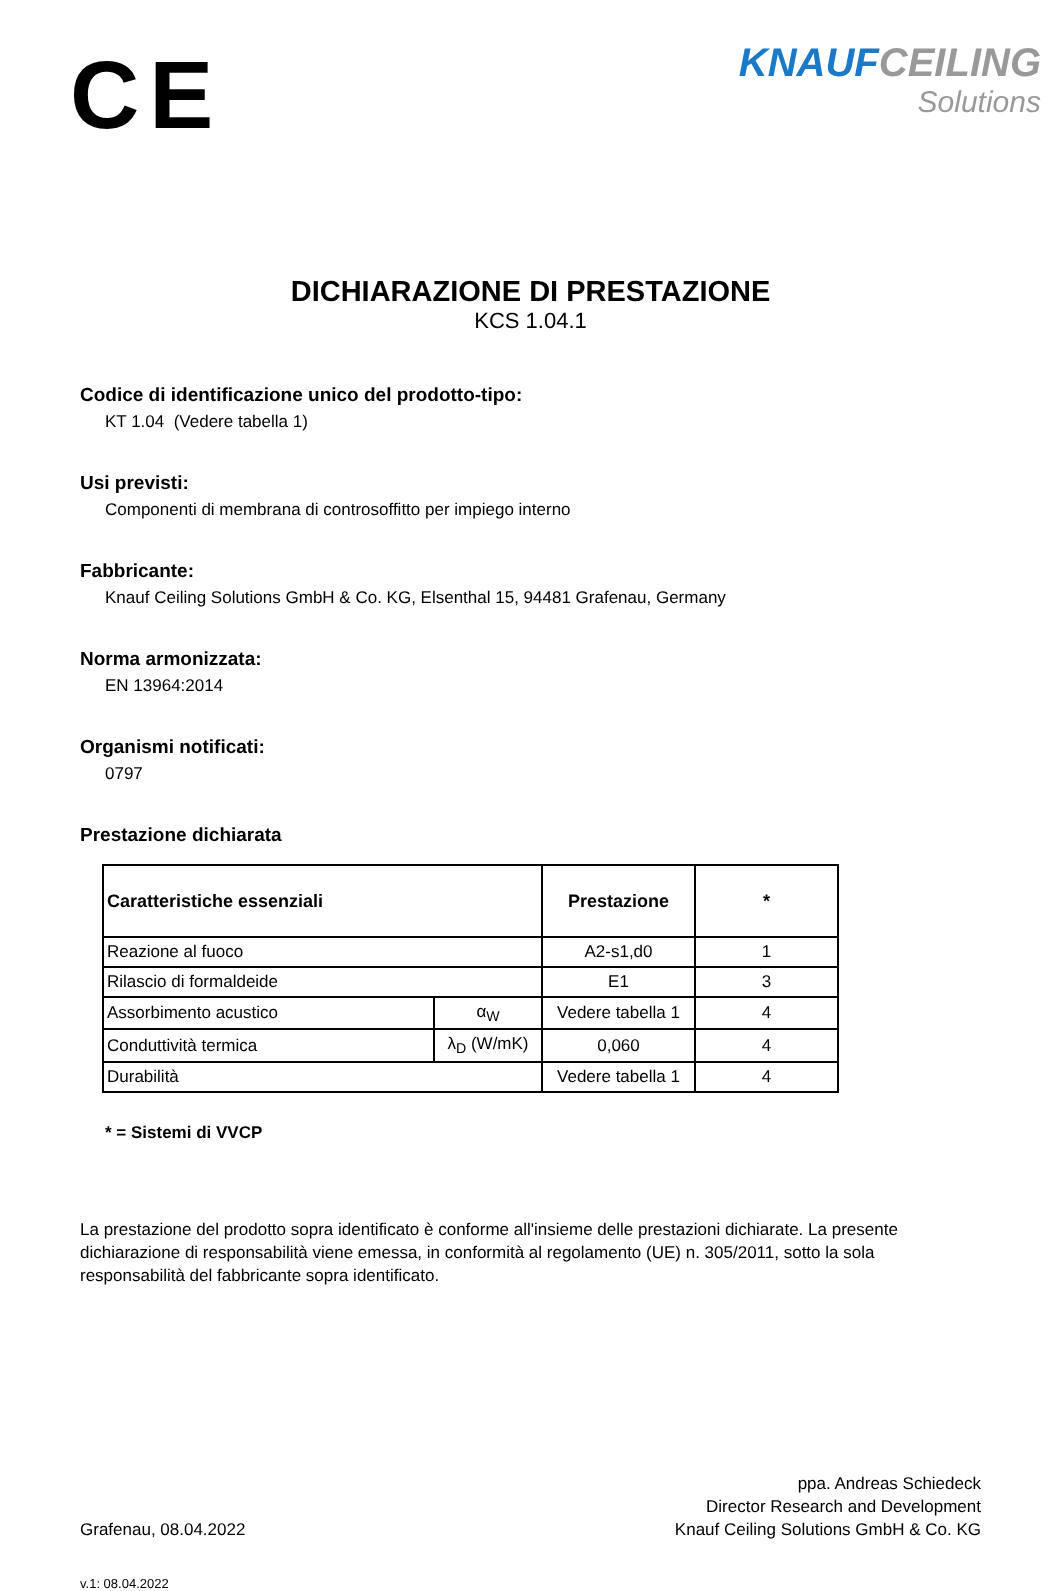CE
KNAUF CEILING
Solutions
DICHIARAZIONE DI PRESTAZIONE
KCS 1.04.1
Codice di identificazione unico del prodotto-tipo:
KT 1.04 (Vedere tabella 1)
Usi previsti:
Componenti di membrana di controsoffitto per impiego interno
Fabbricante:
Knauf Ceiling Solutions GmbH & Co. KG, Elsenthal 15, 94481 Grafenau, Germany
Norma armonizzata:
EN 13964:2014
Organismi notificati:
0797
Prestazione dichiarata
| Caratteristiche essenziali | | Prestazione | * |
| --- | --- | --- | --- |
| Reazione al fuoco | | A2-s1,d0 | 1 |
| Rilascio di formaldeide | | E1 | 3 |
| Assorbimento acustico | α<sub>W</sub> | Vedere tabella 1 | 4 |
| Conduttività termica | λ<sub>D</sub> (W/mK) | 0,060 | 4 |
| Durabilità | | Vedere tabella 1 | 4 |
* = Sistemi di VVCP
La prestazione del prodotto sopra identificato è conforme all'insieme delle prestazioni dichiarate. La presente dichiarazione di responsabilità viene emessa, in conformità al regolamento (UE) n. 305/2011, sotto la sola responsabilità del fabbricante sopra identificato.
Grafenau, 08.04.2022
ppa. Andreas Schiedeck
Director Research and Development
Knauf Ceiling Solutions GmbH & Co. KG
v.1: 08.04.2022